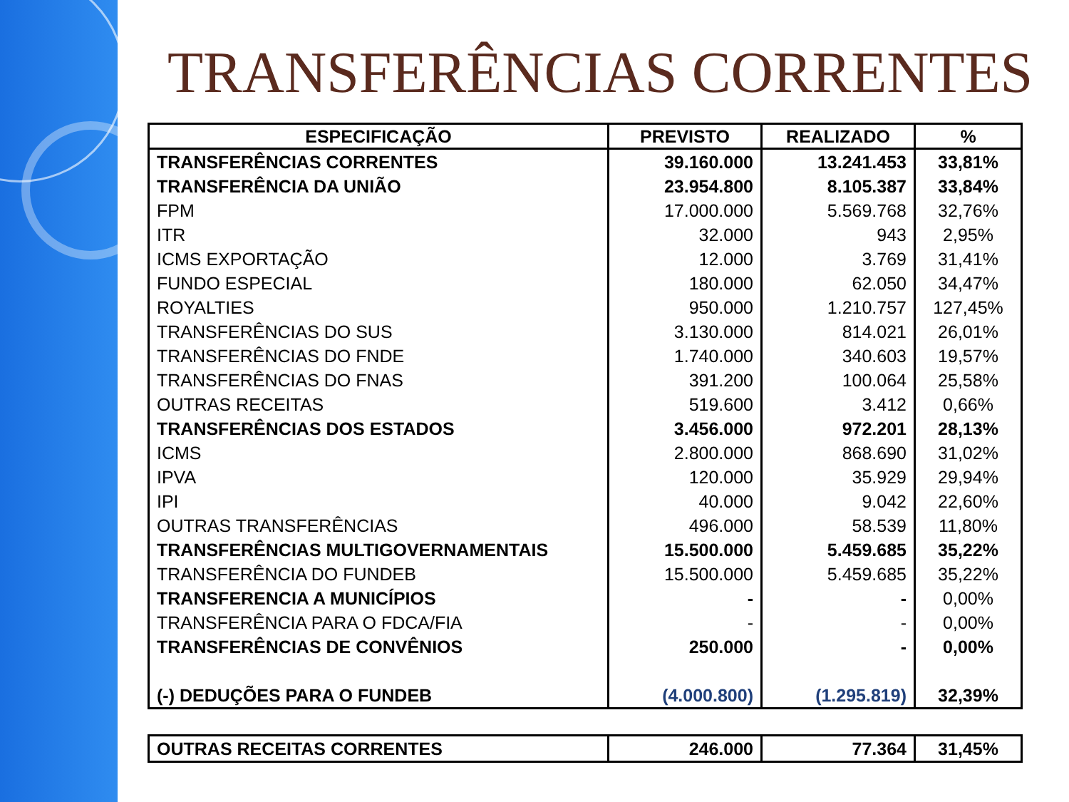TRANSFERÊNCIAS CORRENTES
| ESPECIFICAÇÃO | PREVISTO | REALIZADO | % |
| --- | --- | --- | --- |
| TRANSFERÊNCIAS CORRENTES | 39.160.000 | 13.241.453 | 33,81% |
| TRANSFERÊNCIA DA UNIÃO | 23.954.800 | 8.105.387 | 33,84% |
| FPM | 17.000.000 | 5.569.768 | 32,76% |
| ITR | 32.000 | 943 | 2,95% |
| ICMS EXPORTAÇÃO | 12.000 | 3.769 | 31,41% |
| FUNDO ESPECIAL | 180.000 | 62.050 | 34,47% |
| ROYALTIES | 950.000 | 1.210.757 | 127,45% |
| TRANSFERÊNCIAS DO SUS | 3.130.000 | 814.021 | 26,01% |
| TRANSFERÊNCIAS DO FNDE | 1.740.000 | 340.603 | 19,57% |
| TRANSFERÊNCIAS DO FNAS | 391.200 | 100.064 | 25,58% |
| OUTRAS RECEITAS | 519.600 | 3.412 | 0,66% |
| TRANSFERÊNCIAS DOS ESTADOS | 3.456.000 | 972.201 | 28,13% |
| ICMS | 2.800.000 | 868.690 | 31,02% |
| IPVA | 120.000 | 35.929 | 29,94% |
| IPI | 40.000 | 9.042 | 22,60% |
| OUTRAS TRANSFERÊNCIAS | 496.000 | 58.539 | 11,80% |
| TRANSFERÊNCIAS MULTIGOVERNAMENTAIS | 15.500.000 | 5.459.685 | 35,22% |
| TRANSFERÊNCIA DO FUNDEB | 15.500.000 | 5.459.685 | 35,22% |
| TRANSFERENCIA A MUNICÍPIOS | - | - | 0,00% |
| TRANSFERÊNCIA PARA O FDCA/FIA | - | - | 0,00% |
| TRANSFERÊNCIAS DE CONVÊNIOS | 250.000 | - | 0,00% |
| (-) DEDUÇÕES PARA O FUNDEB | (4.000.800) | (1.295.819) | 32,39% |
| OUTRAS RECEITAS CORRENTES | 246.000 | 77.364 | 31,45% |